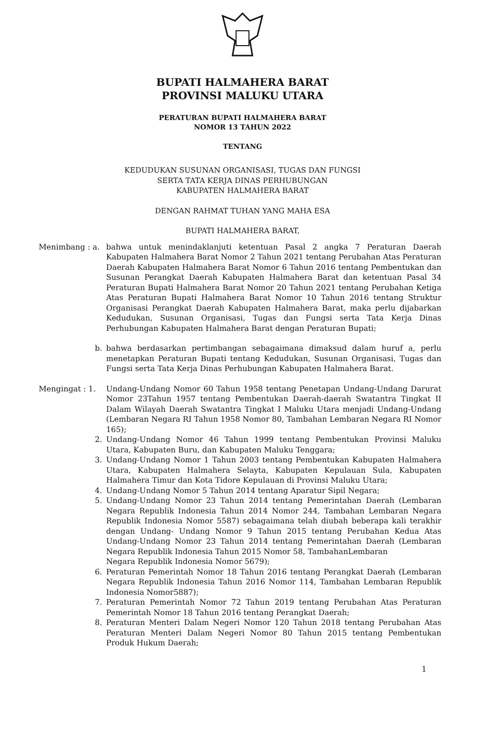BUPATI HALMAHERA BARAT
PROVINSI MALUKU UTARA
PERATURAN BUPATI HALMAHERA BARAT
NOMOR 13 TAHUN 2022
TENTANG
KEDUDUKAN SUSUNAN ORGANISASI, TUGAS DAN FUNGSI
SERTA TATA KERJA DINAS PERHUBUNGAN
KABUPATEN HALMAHERA BARAT
DENGAN RAHMAT TUHAN YANG MAHA ESA
BUPATI HALMAHERA BARAT,
Menimbang : a. bahwa untuk menindaklanjuti ketentuan Pasal 2 angka 7 Peraturan Daerah Kabupaten Halmahera Barat Nomor 2 Tahun 2021 tentang Perubahan Atas Peraturan Daerah Kabupaten Halmahera Barat Nomor 6 Tahun 2016 tentang Pembentukan dan Susunan Perangkat Daerah Kabupaten Halmahera Barat dan ketentuan Pasal 34 Peraturan Bupati Halmahera Barat Nomor 20 Tahun 2021 tentang Perubahan Ketiga Atas Peraturan Bupati Halmahera Barat Nomor 10 Tahun 2016 tentang Struktur Organisasi Perangkat Daerah Kabupaten Halmahera Barat, maka perlu dijabarkan Kedudukan, Susunan Organisasi, Tugas dan Fungsi serta Tata Kerja Dinas Perhubungan Kabupaten Halmahera Barat dengan Peraturan Bupati;
b. bahwa berdasarkan pertimbangan sebagaimana dimaksud dalam huruf a, perlu menetapkan Peraturan Bupati tentang Kedudukan, Susunan Organisasi, Tugas dan Fungsi serta Tata Kerja Dinas Perhubungan Kabupaten Halmahera Barat.
Mengingat : 1. Undang-Undang Nomor 60 Tahun 1958 tentang Penetapan Undang-Undang Darurat Nomor 23Tahun 1957 tentang Pembentukan Daerah-daerah Swatantra Tingkat II Dalam Wilayah Daerah Swatantra Tingkat I Maluku Utara menjadi Undang-Undang (Lembaran Negara RI Tahun 1958 Nomor 80, Tambahan Lembaran Negara RI Nomor 165);
2. Undang-Undang Nomor 46 Tahun 1999 tentang Pembentukan Provinsi Maluku Utara, Kabupaten Buru, dan Kabupaten Maluku Tenggara;
3. Undang-Undang Nomor 1 Tahun 2003 tentang Pembentukan Kabupaten Halmahera Utara, Kabupaten Halmahera Selayta, Kabupaten Kepulauan Sula, Kabupaten Halmahera Timur dan Kota Tidore Kepulauan di Provinsi Maluku Utara;
4. Undang-Undang Nomor 5 Tahun 2014 tentang Aparatur Sipil Negara;
5. Undang-Undang Nomor 23 Tahun 2014 tentang Pemerintahan Daerah (Lembaran Negara Republik Indonesia Tahun 2014 Nomor 244, Tambahan Lembaran Negara Republik Indonesia Nomor 5587) sebagaimana telah diubah beberapa kali terakhir dengan Undang- Undang Nomor 9 Tahun 2015 tentang Perubahan Kedua Atas Undang-Undang Nomor 23 Tahun 2014 tentang Pemerintahan Daerah (Lembaran Negara Republik Indonesia Tahun 2015 Nomor 58, TambahanLembaran
Negara Republik Indonesia Nomor 5679);
6. Peraturan Pemerintah Nomor 18 Tahun 2016 tentang Perangkat Daerah (Lembaran Negara Republik Indonesia Tahun 2016 Nomor 114, Tambahan Lembaran Republik Indonesia Nomor5887);
7. Peraturan Pemerintah Nomor 72 Tahun 2019 tentang Perubahan Atas Peraturan Pemerintah Nomor 18 Tahun 2016 tentang Perangkat Daerah;
8. Peraturan Menteri Dalam Negeri Nomor 120 Tahun 2018 tentang Perubahan Atas Peraturan Menteri Dalam Negeri Nomor 80 Tahun 2015 tentang Pembentukan Produk Hukum Daerah;
1